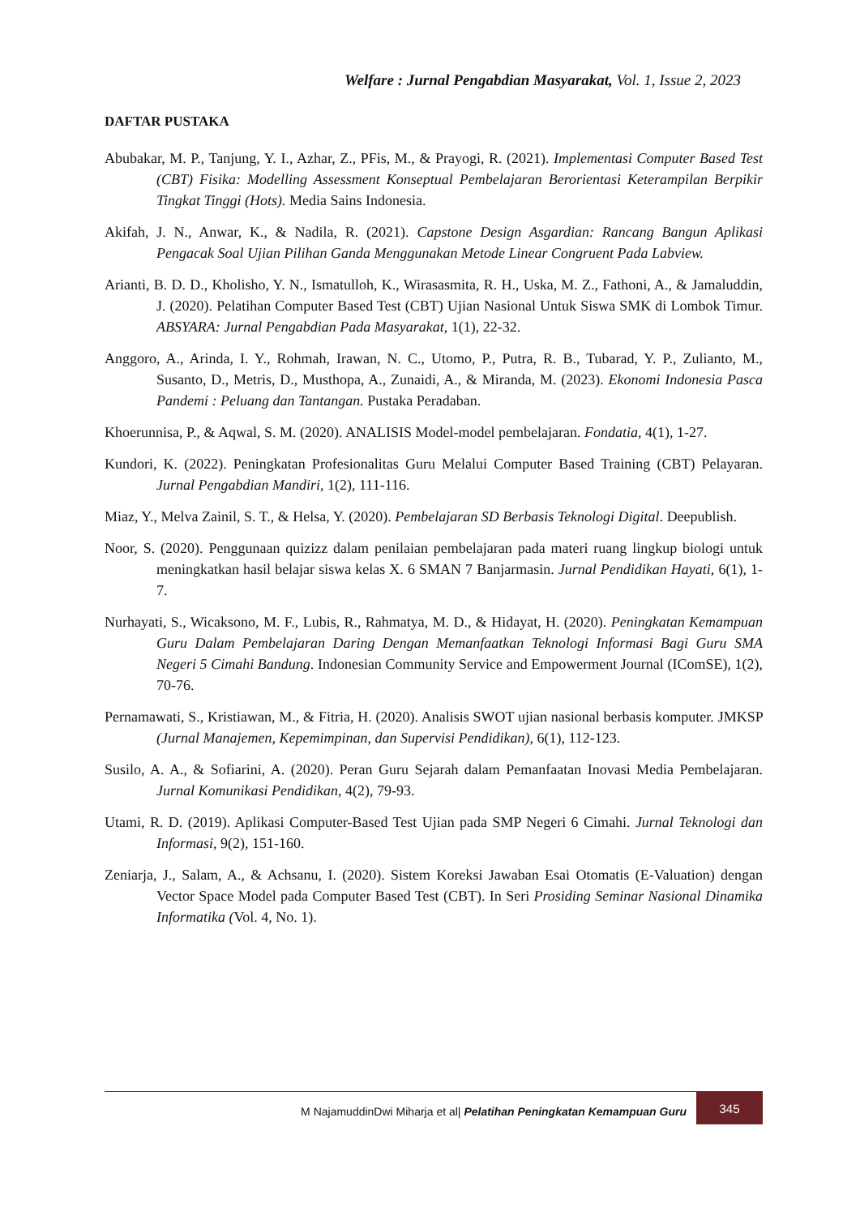Welfare : Jurnal Pengabdian Masyarakat, Vol. 1, Issue 2, 2023
DAFTAR PUSTAKA
Abubakar, M. P., Tanjung, Y. I., Azhar, Z., PFis, M., & Prayogi, R. (2021). Implementasi Computer Based Test (CBT) Fisika: Modelling Assessment Konseptual Pembelajaran Berorientasi Keterampilan Berpikir Tingkat Tinggi (Hots). Media Sains Indonesia.
Akifah, J. N., Anwar, K., & Nadila, R. (2021). Capstone Design Asgardian: Rancang Bangun Aplikasi Pengacak Soal Ujian Pilihan Ganda Menggunakan Metode Linear Congruent Pada Labview.
Arianti, B. D. D., Kholisho, Y. N., Ismatulloh, K., Wirasasmita, R. H., Uska, M. Z., Fathoni, A., & Jamaluddin, J. (2020). Pelatihan Computer Based Test (CBT) Ujian Nasional Untuk Siswa SMK di Lombok Timur. ABSYARA: Jurnal Pengabdian Pada Masyarakat, 1(1), 22-32.
Anggoro, A., Arinda, I. Y., Rohmah, Irawan, N. C., Utomo, P., Putra, R. B., Tubarad, Y. P., Zulianto, M., Susanto, D., Metris, D., Musthopa, A., Zunaidi, A., & Miranda, M. (2023). Ekonomi Indonesia Pasca Pandemi : Peluang dan Tantangan. Pustaka Peradaban.
Khoerunnisa, P., & Aqwal, S. M. (2020). ANALISIS Model-model pembelajaran. Fondatia, 4(1), 1-27.
Kundori, K. (2022). Peningkatan Profesionalitas Guru Melalui Computer Based Training (CBT) Pelayaran. Jurnal Pengabdian Mandiri, 1(2), 111-116.
Miaz, Y., Melva Zainil, S. T., & Helsa, Y. (2020). Pembelajaran SD Berbasis Teknologi Digital. Deepublish.
Noor, S. (2020). Penggunaan quizizz dalam penilaian pembelajaran pada materi ruang lingkup biologi untuk meningkatkan hasil belajar siswa kelas X. 6 SMAN 7 Banjarmasin. Jurnal Pendidikan Hayati, 6(1), 1-7.
Nurhayati, S., Wicaksono, M. F., Lubis, R., Rahmatya, M. D., & Hidayat, H. (2020). Peningkatan Kemampuan Guru Dalam Pembelajaran Daring Dengan Memanfaatkan Teknologi Informasi Bagi Guru SMA Negeri 5 Cimahi Bandung. Indonesian Community Service and Empowerment Journal (IComSE), 1(2), 70-76.
Pernamawati, S., Kristiawan, M., & Fitria, H. (2020). Analisis SWOT ujian nasional berbasis komputer. JMKSP (Jurnal Manajemen, Kepemimpinan, dan Supervisi Pendidikan), 6(1), 112-123.
Susilo, A. A., & Sofiarini, A. (2020). Peran Guru Sejarah dalam Pemanfaatan Inovasi Media Pembelajaran. Jurnal Komunikasi Pendidikan, 4(2), 79-93.
Utami, R. D. (2019). Aplikasi Computer-Based Test Ujian pada SMP Negeri 6 Cimahi. Jurnal Teknologi dan Informasi, 9(2), 151-160.
Zeniarja, J., Salam, A., & Achsanu, I. (2020). Sistem Koreksi Jawaban Esai Otomatis (E-Valuation) dengan Vector Space Model pada Computer Based Test (CBT). In Seri Prosiding Seminar Nasional Dinamika Informatika (Vol. 4, No. 1).
M NajamuddinDwi Miharja et al| Pelatihan Peningkatan Kemampuan Guru
345